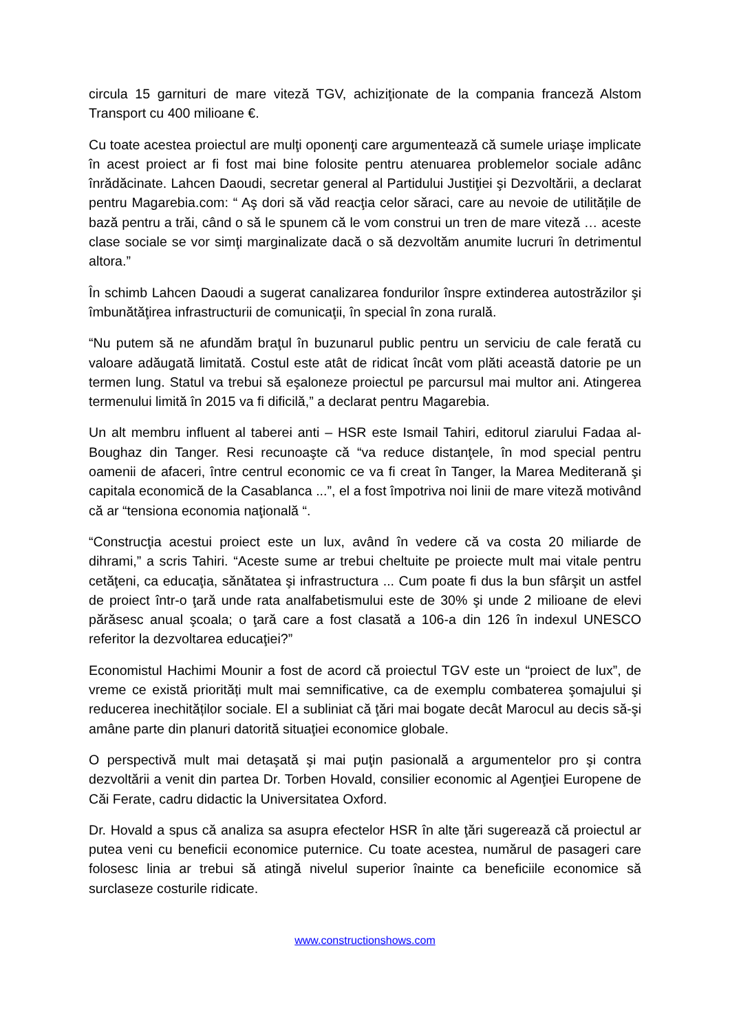circula 15 garnituri de mare viteză TGV, achiziţionate de la compania franceză Alstom Transport cu 400 milioane €.
Cu toate acestea proiectul are mulţi oponenţi care argumentează că sumele uriaşe implicate în acest proiect ar fi fost mai bine folosite pentru atenuarea problemelor sociale adânc înrădăcinate. Lahcen Daoudi, secretar general al Partidului Justiţiei şi Dezvoltării, a declarat pentru Magarebia.com: “ Aş dori să văd reacţia celor săraci, care au nevoie de utilitățile de bază pentru a trăi, când o să le spunem că le vom construi un tren de mare viteză … aceste clase sociale se vor simţi marginalizate dacă o să dezvoltăm anumite lucruri în detrimentul altora.”
În schimb Lahcen Daoudi a sugerat canalizarea fondurilor înspre extinderea autostrăzilor şi îmbunătăţirea infrastructurii de comunicaţii, în special în zona rurală.
“Nu putem să ne afundăm braţul în buzunarul public pentru un serviciu de cale ferată cu valoare adăugată limitată. Costul este atât de ridicat încât vom plăti această datorie pe un termen lung. Statul va trebui să eşaloneze proiectul pe parcursul mai multor ani. Atingerea termenului limită în 2015 va fi dificilă,” a declarat pentru Magarebia.
Un alt membru influent al taberei anti – HSR este Ismail Tahiri, editorul ziarului Fadaa al-Boughaz din Tanger. Resi recunoaşte că “va reduce distanţele, în mod special pentru oamenii de afaceri, între centrul economic ce va fi creat în Tanger, la Marea Mediterană şi capitala economică de la Casablanca ...”, el a fost împotriva noi linii de mare viteză motivând că ar “tensiona economia naţională “.
“Construcţia acestui proiect este un lux, având în vedere că va costa 20 miliarde de dihrami,” a scris Tahiri. “Aceste sume ar trebui cheltuite pe proiecte mult mai vitale pentru cetăţeni, ca educaţia, sănătatea şi infrastructura ... Cum poate fi dus la bun sfârşit un astfel de proiect într-o ţară unde rata analfabetismului este de 30% şi unde 2 milioane de elevi părăsesc anual şcoala; o ţară care a fost clasată a 106-a din 126 în indexul UNESCO referitor la dezvoltarea educaţiei?”
Economistul Hachimi Mounir a fost de acord că proiectul TGV este un “proiect de lux”, de vreme ce există priorități mult mai semnificative, ca de exemplu combaterea şomajului şi reducerea inechităților sociale. El a subliniat că ţări mai bogate decât Marocul au decis să-şi amâne parte din planuri datorită situaţiei economice globale.
O perspectivă mult mai detaşată şi mai puţin pasională a argumentelor pro şi contra dezvoltării a venit din partea Dr. Torben Hovald, consilier economic al Agenţiei Europene de Căi Ferate, cadru didactic la Universitatea Oxford.
Dr. Hovald a spus că analiza sa asupra efectelor HSR în alte ţări sugerează că proiectul ar putea veni cu beneficii economice puternice. Cu toate acestea, numărul de pasageri care folosesc linia ar trebui să atingă nivelul superior înainte ca beneficiile economice să surclaseze costurile ridicate.
www.constructionshows.com